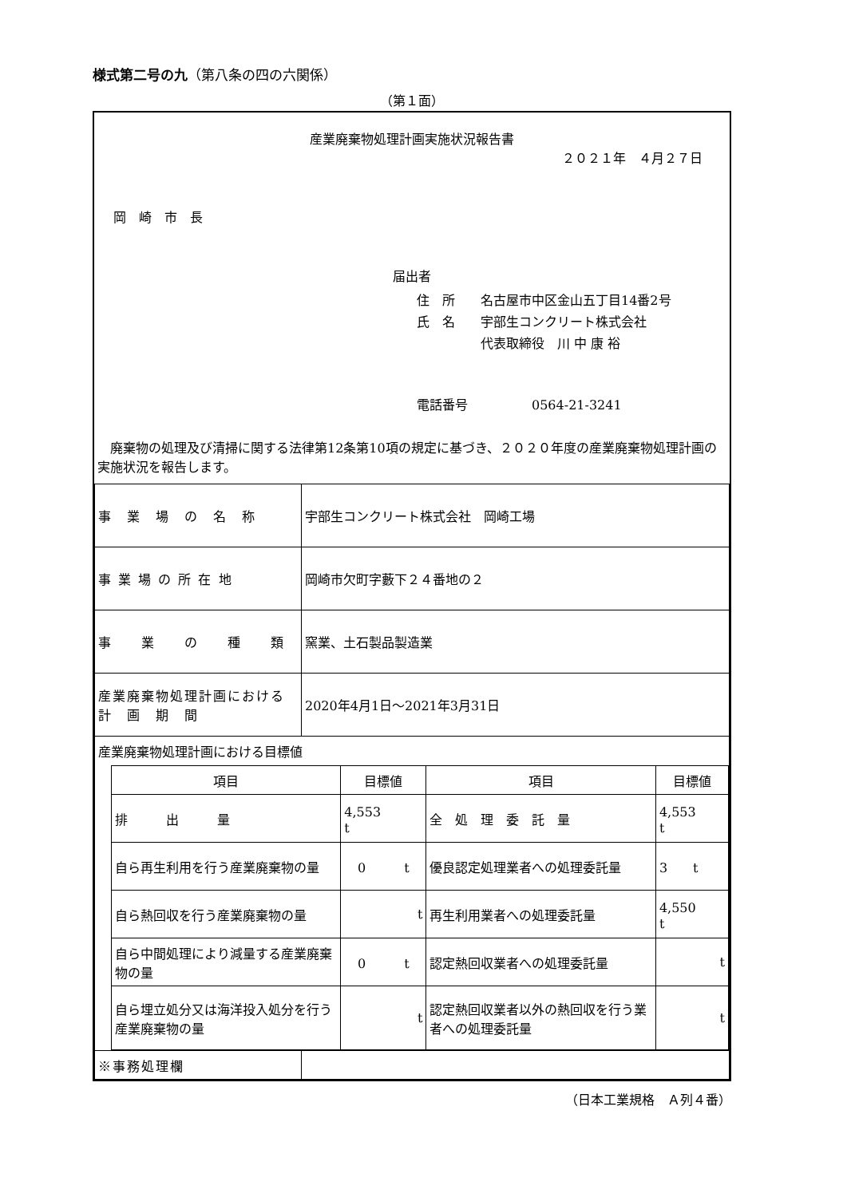様式第二号の九（第八条の四の六関係）
（第１面）
産業廃棄物処理計画実施状況報告書
２０２１年　４月２７日
岡　崎　市　長
届出者
住　所　　名古屋市中区金山五丁目14番2号
氏　名　　宇部生コンクリート株式会社
　　　　　代表取締役　川 中 康 裕
電話番号　　　　　0564-21-3241
　廃棄物の処理及び清掃に関する法律第12条第10項の規定に基づき、２０２０年度の産業廃棄物処理計画の実施状況を報告します。
| 事 業 場 の 名 称 | 宇部生コンクリート株式会社 岡崎工場 |
| 事 業 場 の 所 在 地 | 岡崎市欠町字藪下２４番地の２ |
| 事 業 の 種 類 | 窯業、土石製品製造業 |
| 産業廃棄物処理計画における 計 画 期 間 | 2020年4月1日～2021年3月31日 |
| 産業廃棄物処理計画における目標値 / 項目 / 目標値 / 項目 / 目標値 / / --- / --- / --- / --- / / 排 出 量 / 4,553 t / 全 処 理 委 託 量 / 4,553 t / / 自ら再生利用を行う産業廃棄物の量 / 0 t / 優良認定処理業者への処理委託量 / 3 t / / 自ら熱回収を行う産業廃棄物の量 / t / 再生利用業者への処理委託量 / 4,550 t / / 自ら中間処理により減量する産業廃棄物の量 / 0 t / 認定熱回収業者への処理委託量 / t / / 自ら埋立処分又は海洋投入処分を行う産業廃棄物の量 / t / 認定熱回収業者以外の熱回収を行う業者への処理委託量 / t / | |
| ※事務処理欄 | |
（日本工業規格　Ａ列４番）